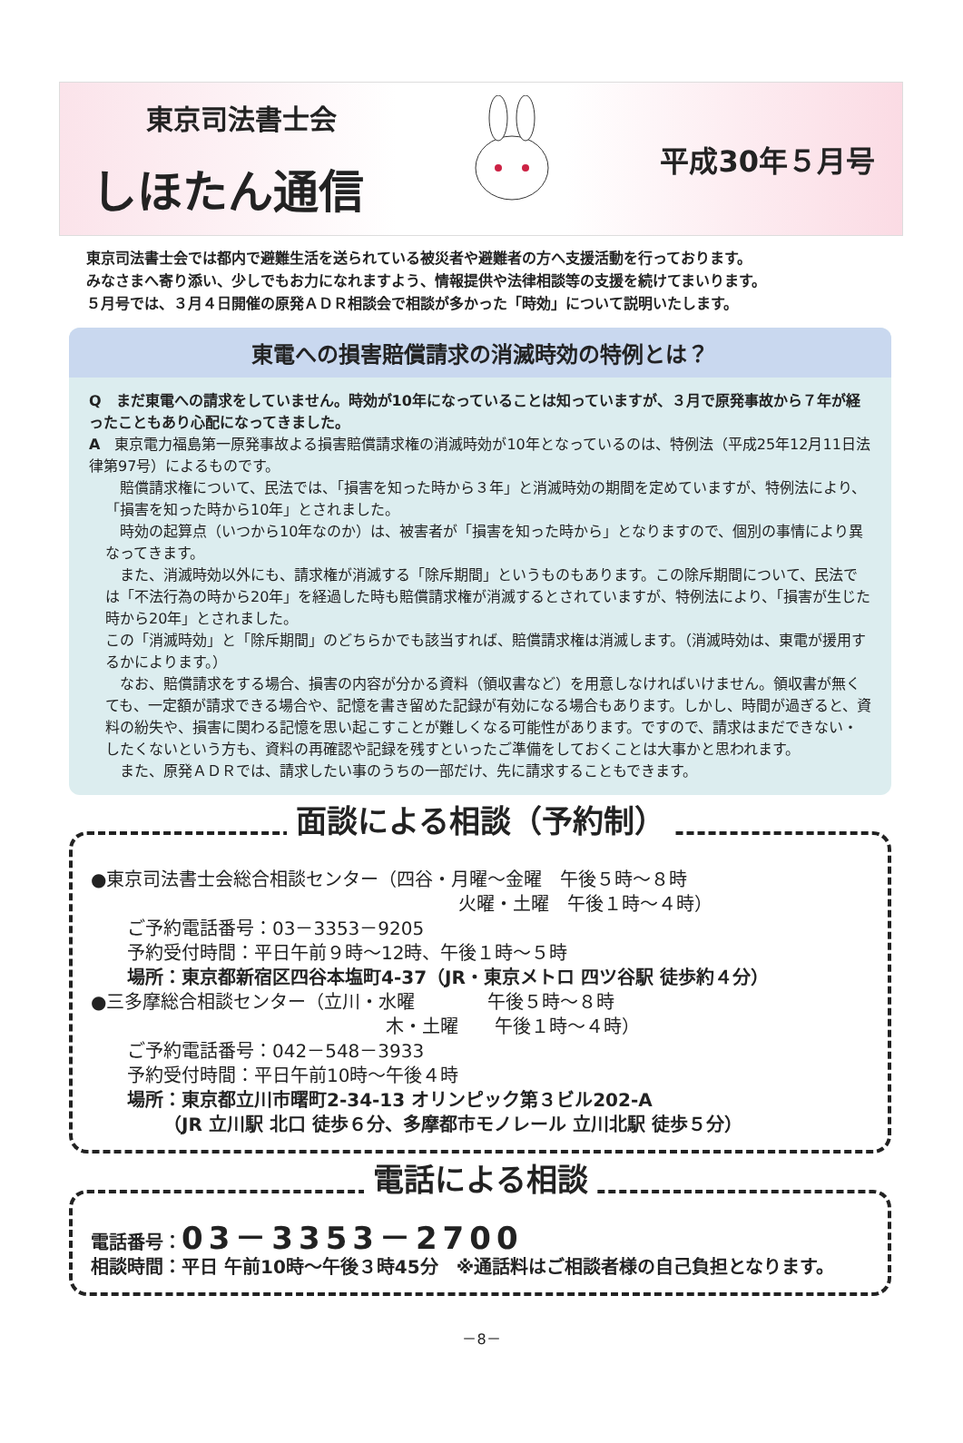東京司法書士会
しほたん通信
平成30年５月号
東京司法書士会では都内で避難生活を送られている被災者や避難者の方へ支援活動を行っております。
みなさまへ寄り添い、少しでもお力になれますよう、情報提供や法律相談等の支援を続けてまいります。
５月号では、３月４日開催の原発ＡＤＲ相談会で相談が多かった「時効」について説明いたします。
東電への損害賠償請求の消滅時効の特例とは？
Q　まだ東電への請求をしていません。時効が10年になっていることは知っていますが、３月で原発事故から７年が経ったこともあり心配になってきました。
A　東京電力福島第一原発事故よる損害賠償請求権の消滅時効が10年となっているのは、特例法（平成25年12月11日法律第97号）によるものです。
　賠償請求権について、民法では、「損害を知った時から３年」と消滅時効の期間を定めていますが、特例法により、「損害を知った時から10年」とされました。
　時効の起算点（いつから10年なのか）は、被害者が「損害を知った時から」となりますので、個別の事情により異なってきます。
　また、消滅時効以外にも、請求権が消滅する「除斥期間」というものもあります。この除斥期間について、民法では「不法行為の時から20年」を経過した時も賠償請求権が消滅するとされていますが、特例法により、「損害が生じた時から20年」とされました。
この「消滅時効」と「除斥期間」のどちらかでも該当すれば、賠償請求権は消滅します。（消滅時効は、東電が援用するかによります。）
　なお、賠償請求をする場合、損害の内容が分かる資料（領収書など）を用意しなければいけません。領収書が無くても、一定額が請求できる場合や、記憶を書き留めた記録が有効になる場合もあります。しかし、時間が過ぎると、資料の紛失や、損害に関わる記憶を思い起こすことが難しくなる可能性があります。ですので、請求はまだできない・したくないという方も、資料の再確認や記録を残すといったご準備をしておくことは大事かと思われます。
　また、原発ＡＤＲでは、請求したい事のうちの一部だけ、先に請求することもできます。
面談による相談（予約制）
●東京司法書士会総合相談センター（四谷・月曜～金曜　午後５時～８時
火曜・土曜　午後１時～４時）
ご予約電話番号：03－3353－9205
予約受付時間：平日午前９時～12時、午後１時～５時
場所：東京都新宿区四谷本塩町4-37（JR・東京メトロ 四ツ谷駅 徒歩約４分）
●三多摩総合相談センター（立川・水曜　　　　午後５時～８時
木・土曜　　午後１時～４時）
ご予約電話番号：042－548－3933
予約受付時間：平日午前10時～午後４時
場所：東京都立川市曙町2-34-13 オリンピック第３ビル202-A
　　（JR 立川駅 北口 徒歩６分、多摩都市モノレール 立川北駅 徒歩５分）
電話による相談
電話番号：03－3353－2700
相談時間：平日 午前10時～午後３時45分　※通話料はご相談者様の自己負担となります。
－8－